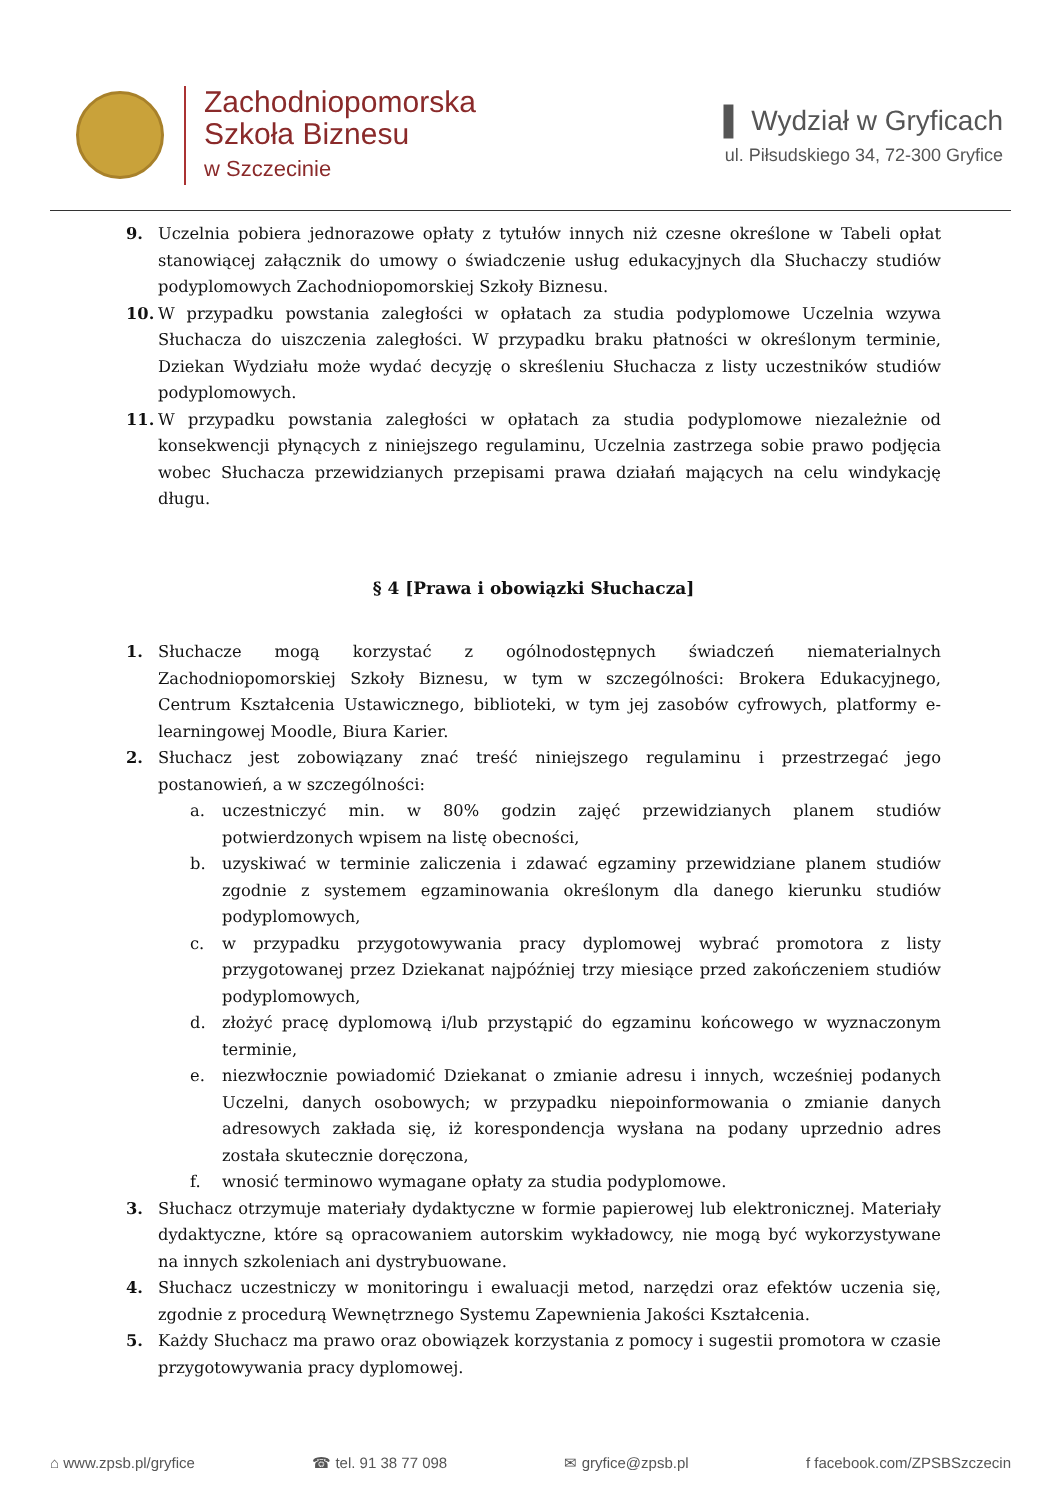Zachodniopomorska
Szkoła Biznesu
w Szczecinie
▌ Wydział w Gryficach
ul. Piłsudskiego 34, 72-300 Gryfice
9. Uczelnia pobiera jednorazowe opłaty z tytułów innych niż czesne określone w Tabeli opłat stanowiącej załącznik do umowy o świadczenie usług edukacyjnych dla Słuchaczy studiów podyplomowych Zachodniopomorskiej Szkoły Biznesu.
10. W przypadku powstania zaległości w opłatach za studia podyplomowe Uczelnia wzywa Słuchacza do uiszczenia zaległości. W przypadku braku płatności w określonym terminie, Dziekan Wydziału może wydać decyzję o skreśleniu Słuchacza z listy uczestników studiów podyplomowych.
11. W przypadku powstania zaległości w opłatach za studia podyplomowe niezależnie od konsekwencji płynących z niniejszego regulaminu, Uczelnia zastrzega sobie prawo podjęcia wobec Słuchacza przewidzianych przepisami prawa działań mających na celu windykację długu.
§ 4 [Prawa i obowiązki Słuchacza]
1. Słuchacze mogą korzystać z ogólnodostępnych świadczeń niematerialnych Zachodniopomorskiej Szkoły Biznesu, w tym w szczególności: Brokera Edukacyjnego, Centrum Kształcenia Ustawicznego, biblioteki, w tym jej zasobów cyfrowych, platformy e-learningowej Moodle, Biura Karier.
2. Słuchacz jest zobowiązany znać treść niniejszego regulaminu i przestrzegać jego postanowień, a w szczególności:
a. uczestniczyć min. w 80% godzin zajęć przewidzianych planem studiów potwierdzonych wpisem na listę obecności,
b. uzyskiwać w terminie zaliczenia i zdawać egzaminy przewidziane planem studiów zgodnie z systemem egzaminowania określonym dla danego kierunku studiów podyplomowych,
c. w przypadku przygotowywania pracy dyplomowej wybrać promotora z listy przygotowanej przez Dziekanat najpóźniej trzy miesiące przed zakończeniem studiów podyplomowych,
d. złożyć pracę dyplomową i/lub przystąpić do egzaminu końcowego w wyznaczonym terminie,
e. niezwłocznie powiadomić Dziekanat o zmianie adresu i innych, wcześniej podanych Uczelni, danych osobowych; w przypadku niepoinformowania o zmianie danych adresowych zakłada się, iż korespondencja wysłana na podany uprzednio adres została skutecznie doręczona,
f. wnosić terminowo wymagane opłaty za studia podyplomowe.
3. Słuchacz otrzymuje materiały dydaktyczne w formie papierowej lub elektronicznej. Materiały dydaktyczne, które są opracowaniem autorskim wykładowcy, nie mogą być wykorzystywane na innych szkoleniach ani dystrybuowane.
4. Słuchacz uczestniczy w monitoringu i ewaluacji metod, narzędzi oraz efektów uczenia się, zgodnie z procedurą Wewnętrznego Systemu Zapewnienia Jakości Kształcenia.
5. Każdy Słuchacz ma prawo oraz obowiązek korzystania z pomocy i sugestii promotora w czasie przygotowywania pracy dyplomowej.
⌂ www.zpsb.pl/gryfice ☎ tel. 91 38 77 098 ✉ gryfice@zpsb.pl f facebook.com/ZPSBSzczecin